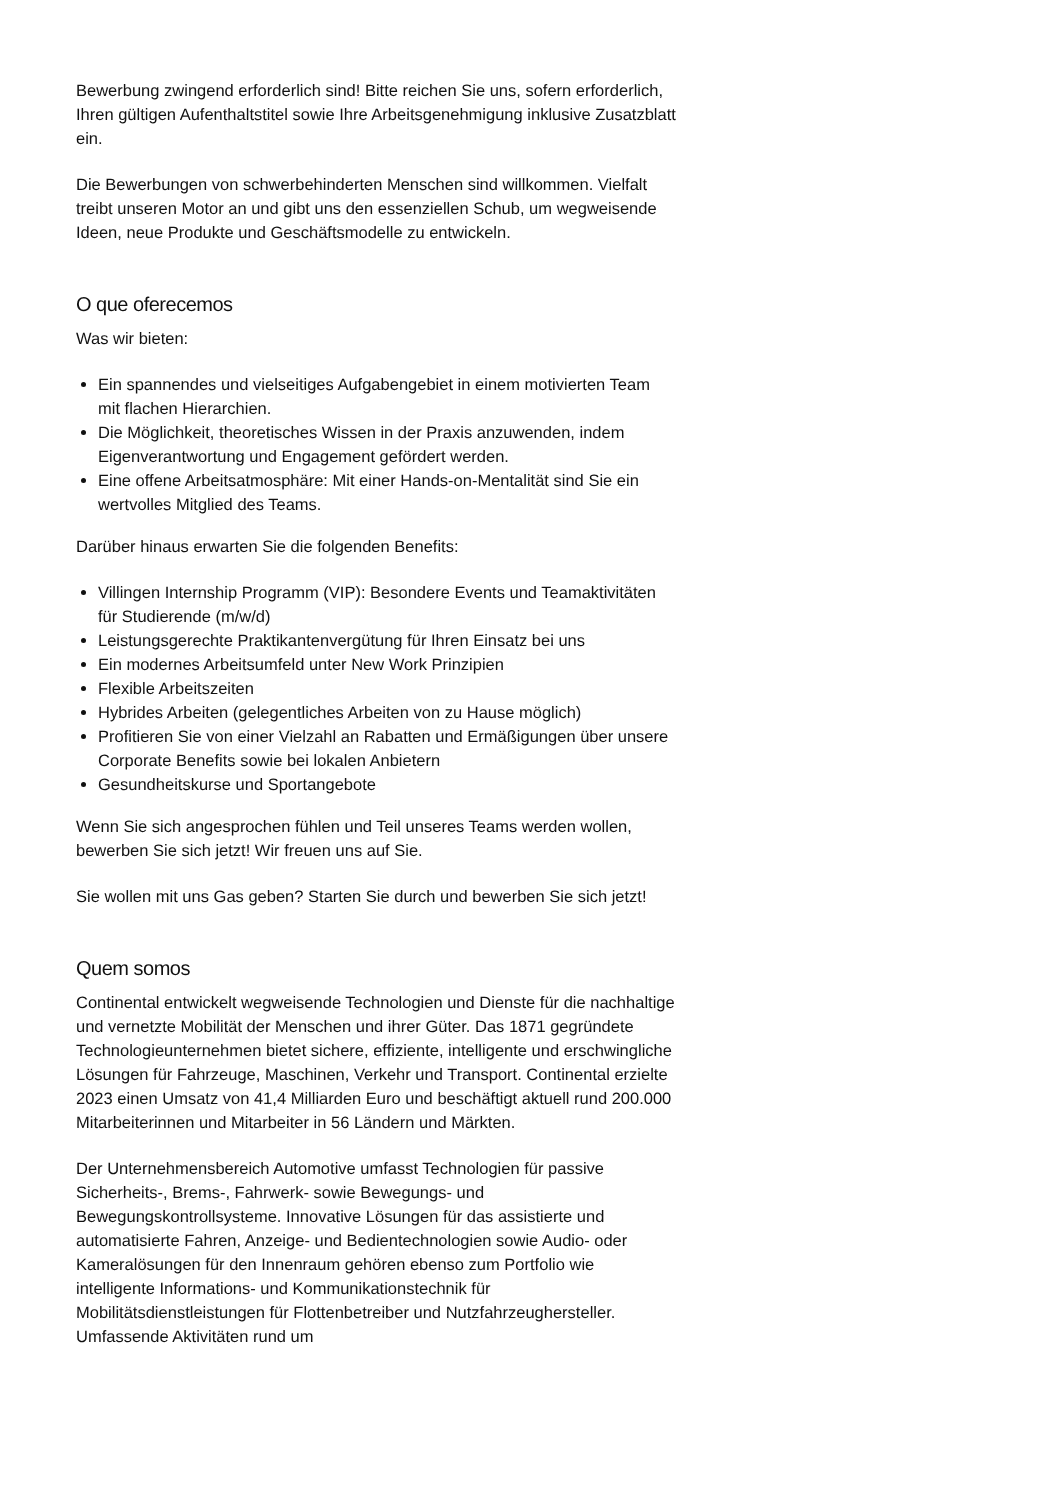Bewerbung zwingend erforderlich sind! Bitte reichen Sie uns, sofern erforderlich, Ihren gültigen Aufenthaltstitel sowie Ihre Arbeitsgenehmigung inklusive Zusatzblatt ein.
Die Bewerbungen von schwerbehinderten Menschen sind willkommen. Vielfalt treibt unseren Motor an und gibt uns den essenziellen Schub, um wegweisende Ideen, neue Produkte und Geschäftsmodelle zu entwickeln.
O que oferecemos
Was wir bieten:
Ein spannendes und vielseitiges Aufgabengebiet in einem motivierten Team mit flachen Hierarchien.
Die Möglichkeit, theoretisches Wissen in der Praxis anzuwenden, indem Eigenverantwortung und Engagement gefördert werden.
Eine offene Arbeitsatmosphäre: Mit einer Hands-on-Mentalität sind Sie ein wertvolles Mitglied des Teams.
Darüber hinaus erwarten Sie die folgenden Benefits:
Villingen Internship Programm (VIP): Besondere Events und Teamaktivitäten für Studierende (m/w/d)
Leistungsgerechte Praktikantenvergütung für Ihren Einsatz bei uns
Ein modernes Arbeitsumfeld unter New Work Prinzipien
Flexible Arbeitszeiten
Hybrides Arbeiten (gelegentliches Arbeiten von zu Hause möglich)
Profitieren Sie von einer Vielzahl an Rabatten und Ermäßigungen über unsere Corporate Benefits sowie bei lokalen Anbietern
Gesundheitskurse und Sportangebote
Wenn Sie sich angesprochen fühlen und Teil unseres Teams werden wollen, bewerben Sie sich jetzt! Wir freuen uns auf Sie.
Sie wollen mit uns Gas geben? Starten Sie durch und bewerben Sie sich jetzt!
Quem somos
Continental entwickelt wegweisende Technologien und Dienste für die nachhaltige und vernetzte Mobilität der Menschen und ihrer Güter. Das 1871 gegründete Technologieunternehmen bietet sichere, effiziente, intelligente und erschwingliche Lösungen für Fahrzeuge, Maschinen, Verkehr und Transport. Continental erzielte 2023 einen Umsatz von 41,4 Milliarden Euro und beschäftigt aktuell rund 200.000 Mitarbeiterinnen und Mitarbeiter in 56 Ländern und Märkten.
Der Unternehmensbereich Automotive umfasst Technologien für passive Sicherheits-, Brems-, Fahrwerk- sowie Bewegungs- und Bewegungskontrollsysteme. Innovative Lösungen für das assistierte und automatisierte Fahren, Anzeige- und Bedientechnologien sowie Audio- oder Kameralösungen für den Innenraum gehören ebenso zum Portfolio wie intelligente Informations- und Kommunikationstechnik für Mobilitätsdienstleistungen für Flottenbetreiber und Nutzfahrzeughersteller. Umfassende Aktivitäten rund um